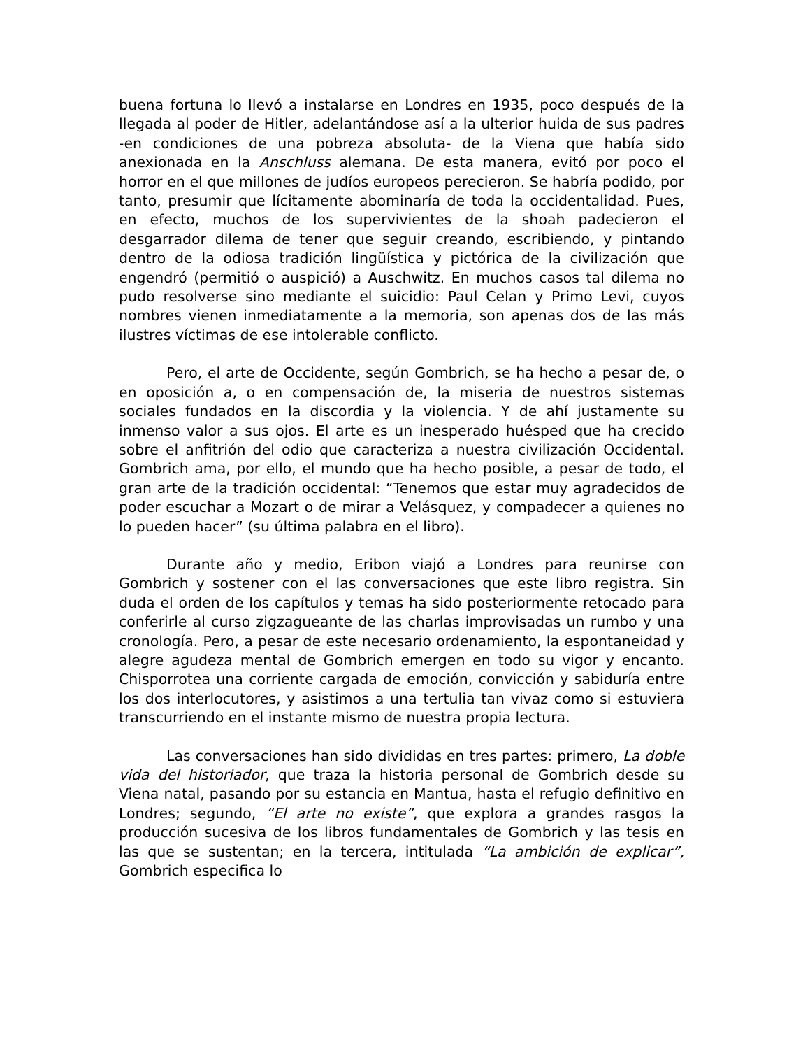buena fortuna lo llevó a instalarse en Londres en 1935, poco después de la llegada al poder de Hitler, adelantándose así a la ulterior huida de sus padres -en condiciones de una pobreza absoluta- de la Viena que había sido anexionada en la Anschluss alemana. De esta manera, evitó por poco el horror en el que millones de judíos europeos perecieron. Se habría podido, por tanto, presumir que lícitamente abominaría de toda la occidentalidad. Pues, en efecto, muchos de los supervivientes de la shoah padecieron el desgarrador dilema de tener que seguir creando, escribiendo, y pintando dentro de la odiosa tradición lingüística y pictórica de la civilización que engendró (permitió o auspició) a Auschwitz. En muchos casos tal dilema no pudo resolverse sino mediante el suicidio: Paul Celan y Primo Levi, cuyos nombres vienen inmediatamente a la memoria, son apenas dos de las más ilustres víctimas de ese intolerable conflicto.
Pero, el arte de Occidente, según Gombrich, se ha hecho a pesar de, o en oposición a, o en compensación de, la miseria de nuestros sistemas sociales fundados en la discordia y la violencia. Y de ahí justamente su inmenso valor a sus ojos. El arte es un inesperado huésped que ha crecido sobre el anfitrión del odio que caracteriza a nuestra civilización Occidental. Gombrich ama, por ello, el mundo que ha hecho posible, a pesar de todo, el gran arte de la tradición occidental: “Tenemos que estar muy agradecidos de poder escuchar a Mozart o de mirar a Velásquez, y compadecer a quienes no lo pueden hacer” (su última palabra en el libro).
Durante año y medio, Eribon viajó a Londres para reunirse con Gombrich y sostener con el las conversaciones que este libro registra. Sin duda el orden de los capítulos y temas ha sido posteriormente retocado para conferirle al curso zigzagueante de las charlas improvisadas un rumbo y una cronología. Pero, a pesar de este necesario ordenamiento, la espontaneidad y alegre agudeza mental de Gombrich emergen en todo su vigor y encanto. Chisporrotea una corriente cargada de emoción, convicción y sabiduría entre los dos interlocutores, y asistimos a una tertulia tan vivaz como si estuviera transcurriendo en el instante mismo de nuestra propia lectura.
Las conversaciones han sido divididas en tres partes: primero, La doble vida del historiador, que traza la historia personal de Gombrich desde su Viena natal, pasando por su estancia en Mantua, hasta el refugio definitivo en Londres; segundo, “El arte no existe”, que explora a grandes rasgos la producción sucesiva de los libros fundamentales de Gombrich y las tesis en las que se sustentan; en la tercera, intitulada “La ambición de explicar”, Gombrich especifica lo